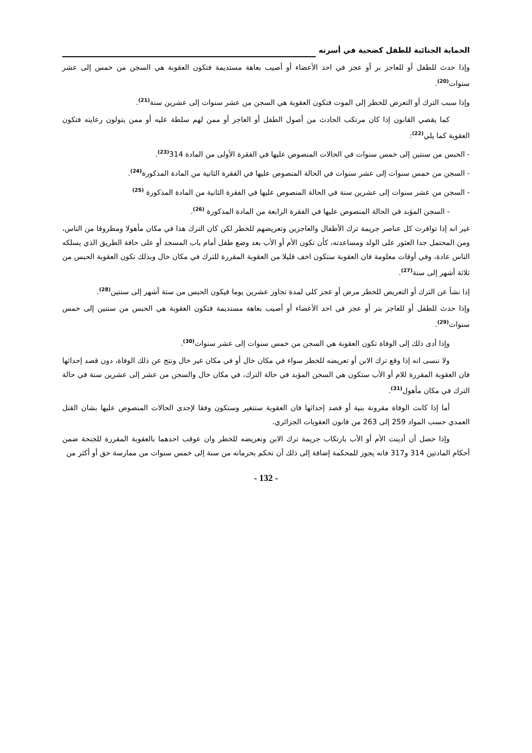الحماية الجنائية للطفل كضحية في أسرته
وإذا حدث للطفل أو للعاجز بر أو عجز في احد الأعضاء أو أصيب بعاهة مستديمة فتكون العقوبة هي السجن من خمس إلى عشر سنوات<sup>(20)</sup>.
وإذا سبب الترك أو التعرض للخطر إلى الموت فتكون العقوبة هي السجن من عشر سنوات إلى عشرين سنة<sup>(21)</sup>.
كما يقضي القانون إذا كان مرتكب الحادث من أصول الطفل أو العاجز أو ممن لهم سلطة عليه أو ممن يتولون رعايته فتكون العقوبة كما يلي<sup>(22)</sup>:
- الحبس من سنتين إلى خمس سنوات في الحالات المنصوص عليها في الفقرة الأولى من المادة 314<sup>(23)</sup>.
- السجن من خمس سنوات إلى عشر سنوات في الحالة المنصوص عليها في الفقرة الثانية من المادة المذكورة<sup>(24)</sup>.
- السجن من عشر سنوات إلى عشرين سنة في الحالة المنصوص عليها في الفقرة الثانية من المادة المذكورة <sup>(25)</sup>
- السجن المؤبد في الحالة المنصوص عليها في الفقرة الرابعة من المادة المذكورة <sup>(26)</sup>.
غير انه إذا توافرت كل عناصر جريمة ترك الأطفال والعاجزين وتعريضهم للخطر لكن كان الترك هذا في مكان مأهولا ومطروقا من الناس، ومن المحتمل جدا العثور على الولد ومساعدته، كأن تكون الأم أو الأب بعد وضع طفل أمام باب المسجد أو على حافة الطريق الذي يسلكه الناس عادة، وفي أوقات معلومة فان العقوبة ستكون اخف قليلا من العقوبة المقررة للترك في مكان خال وبذلك تكون العقوبة الحبس من ثلاثة أشهر إلى سنة<sup>(27)</sup>.
إذا نشأ عن الترك أو التعريض للخطر مرض أو عجز كلي لمدة تجاوز عشرين يوما فيكون الحبس من ستة أشهر إلى سنتين<sup>(28)</sup>.
وإذا حدث للطفل أو للعاجز بتر أو عجز في احد الأعضاء أو أصيب بعاهة مستديمة فتكون العقوبة هي الحبس من سنتين إلى خمس سنوات<sup>(29)</sup>.
وإذا أدى ذلك إلى الوفاة تكون العقوبة هي السجن من خمس سنوات إلى عشر سنوات<sup>(30)</sup>.
ولا ننسى انه إذا وقع ترك الابن أو تعريضه للخطر سواء في مكان خال أو في مكان غير خال ونتج عن ذلك الوفاة، دون قصد إحداثها فان العقوبة المقررة للام أو الأب ستكون هي السجن المؤبد في حالة الترك، في مكان خال والسجن من عشر إلى عشرين سنة في حالة الترك في مكان مأهول<sup>(31)</sup>.
أما إذا كانت الوفاة مقرونة بنية أو قصد إحداثها فان العقوبة ستتغير وستكون وفقا لإحدى الحالات المنصوص عليها بشان القتل العمدي حسب المواد 259 إلى 263 من قانون العقوبات الجزائري.
وإذا حصل أن أدينت الأم أو الأب بارتكاب جريمة ترك الابن وتعريضه للخطر وان عوقب احدهما بالعقوبة المقررة للجنحة ضمن أحكام المادتين 314 و317 فانه يجوز للمحكمة إضافة إلى ذلك أن تحكم بحرمانه من سنة إلى خمس سنوات من ممارسة حق أو أكثر من
- 132 -